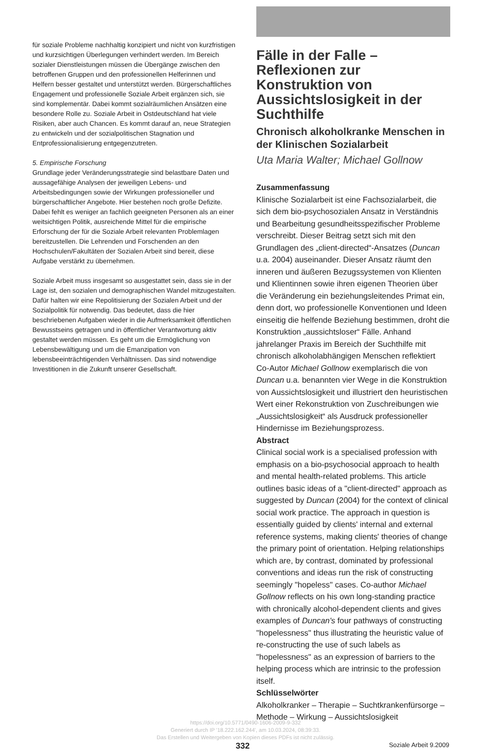für soziale Probleme nachhaltig konzipiert und nicht von kurzfristigen und kurzsichtigen Überlegungen verhindert werden. Im Bereich sozialer Dienstleistungen müssen die Übergänge zwischen den betroffenen Gruppen und den professionellen Helferinnen und Helfern besser gestaltet und unterstützt werden. Bürgerschaftliches Engagement und professionelle Soziale Arbeit ergänzen sich, sie sind komplementär. Dabei kommt sozialräumlichen Ansätzen eine besondere Rolle zu. Soziale Arbeit in Ostdeutschland hat viele Risiken, aber auch Chancen. Es kommt darauf an, neue Strategien zu entwickeln und der sozialpolitischen Stagnation und Entprofessionalisierung entgegenzutreten.
5. Empirische Forschung
Grundlage jeder Veränderungsstrategie sind belastbare Daten und aussagefähige Analysen der jeweiligen Lebens- und Arbeitsbedingungen sowie der Wirkungen professioneller und bürgerschaftlicher Angebote. Hier bestehen noch große Defizite. Dabei fehlt es weniger an fachlich geeigneten Personen als an einer weitsichtigen Politik, ausreichende Mittel für die empirische Erforschung der für die Soziale Arbeit relevanten Problemlagen bereitzustellen. Die Lehrenden und Forschenden an den Hochschulen/Fakultäten der Sozialen Arbeit sind bereit, diese Aufgabe verstärkt zu übernehmen.
Soziale Arbeit muss insgesamt so ausgestattet sein, dass sie in der Lage ist, den sozialen und demographischen Wandel mitzugestalten. Dafür halten wir eine Repolitisierung der Sozialen Arbeit und der Sozialpolitik für notwendig. Das bedeutet, dass die hier beschriebenen Aufgaben wieder in die Aufmerksamkeit öffentlichen Bewusstseins getragen und in öffentlicher Verantwortung aktiv gestaltet werden müssen. Es geht um die Ermöglichung von Lebensbewältigung und um die Emanzipation von lebensbeeinträchtigenden Verhältnissen. Das sind notwendige Investitionen in die Zukunft unserer Gesellschaft.
Fälle in der Falle – Reflexionen zur Konstruktion von Aussichtslosigkeit in der Suchthilfe
Chronisch alkoholkranke Menschen in der Klinischen Sozialarbeit
Uta Maria Walter; Michael Gollnow
Zusammenfassung
Klinische Sozialarbeit ist eine Fachsozialarbeit, die sich dem bio-psychosozialen Ansatz in Verständnis und Bearbeitung gesundheitsspezifischer Probleme verschreibt. Dieser Beitrag setzt sich mit den Grundlagen des „client-directed“-Ansatzes (Duncan u.a. 2004) auseinander. Dieser Ansatz räumt den inneren und äußeren Bezugssystemen von Klienten und Klientinnen sowie ihren eigenen Theorien über die Veränderung ein beziehungsleitendes Primat ein, denn dort, wo professionelle Konventionen und Ideen einseitig die helfende Beziehung bestimmen, droht die Konstruktion „aussichtsloser“ Fälle. Anhand jahrelanger Praxis im Bereich der Suchthilfe mit chronisch alkoholabhängigen Menschen reflektiert Co-Autor Michael Gollnow exemplarisch die von Duncan u.a. benannten vier Wege in die Konstruktion von Aussichtslosigkeit und illustriert den heuristischen Wert einer Rekonstruktion von Zuschreibungen wie „Aussichtslosigkeit“ als Ausdruck professioneller Hindernisse im Beziehungsprozess.
Abstract
Clinical social work is a specialised profession with emphasis on a bio-psychosocial approach to health and mental health-related problems. This article outlines basic ideas of a "client-directed" approach as suggested by Duncan (2004) for the context of clinical social work practice. The approach in question is essentially guided by clients' internal and external reference systems, making clients' theories of change the primary point of orientation. Helping relationships which are, by contrast, dominated by professional conventions and ideas run the risk of constructing seemingly "hopeless" cases. Co-author Michael Gollnow reflects on his own long-standing practice with chronically alcohol-dependent clients and gives examples of Duncan's four pathways of constructing "hopelessness" thus illustrating the heuristic value of re-constructing the use of such labels as "hopelessness" as an expression of barriers to the helping process which are intrinsic to the profession itself.
Schlüsselwörter
Alkoholkranker – Therapie – Suchtkrankenfürsorge – Methode – Wirkung – Aussichtslosigkeit
https://doi.org/10.5771/0490-1606-2009-9-332
Generiert durch IP '18.222.162.244', am 10.03.2024, 08:39:33.
Das Erstellen und Weitergeben von Kopien dieses PDFs ist nicht zulässig.
332 Soziale Arbeit 9.2009